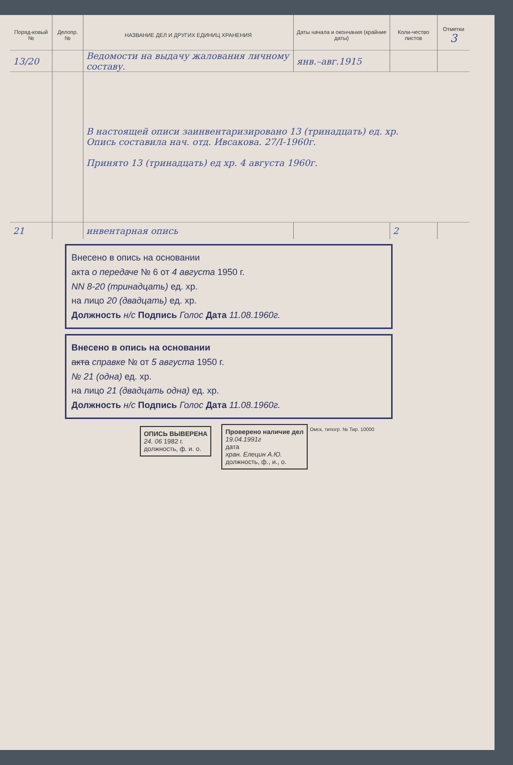| Поряд-ковый № | Делопр. № | НАЗВАНИЕ ДЕЛ И ДРУГИХ ЕДИНИЦ ХРАНЕНИЯ | Даты начала и окончания (крайние даты) | Коли-чество листов | Отметки 3 |
| --- | --- | --- | --- | --- | --- |
| 13/20 | | Ведомости на выдачу жалования личному составу. | янв.–авг.1915 | | |
| | | В настоящей описи заинвентаризировано 13 (тринадцать) ед. хр. Опись составила нач. отд. Ивсакова. 27/I-1960г. Принято 13 (тринадцать) ед хр. 4 августа 1960г. | | | |
| 21 | | инвентарная опись | | 2 | |
Внесено в опись на основании
акта о передаче № 6 от 4 августа 1950 г.
NN 8-20 (тринадцать) ед. хр.
на лицо 20 (двадцать) ед. хр.
Должность н/с Подпись Голос Дата 11.08.1960г.
Внесено в опись на основании
акта справке № от 5 августа 1950 г.
№ 21 (одна) ед. хр.
на лицо 21 (двадцать одна) ед. хр.
Должность н/с Подпись Голос Дата 11.08.1960г.
ОПИСЬ ВЫВЕРЕНА
24. 06 1982 г.
должность, ф. и. о.
Проверено наличие дел
19.04.1991г
дата
хран. Елецин А.Ю.
должность, ф., и., о.
Омск, типогр. № Тир. 10000